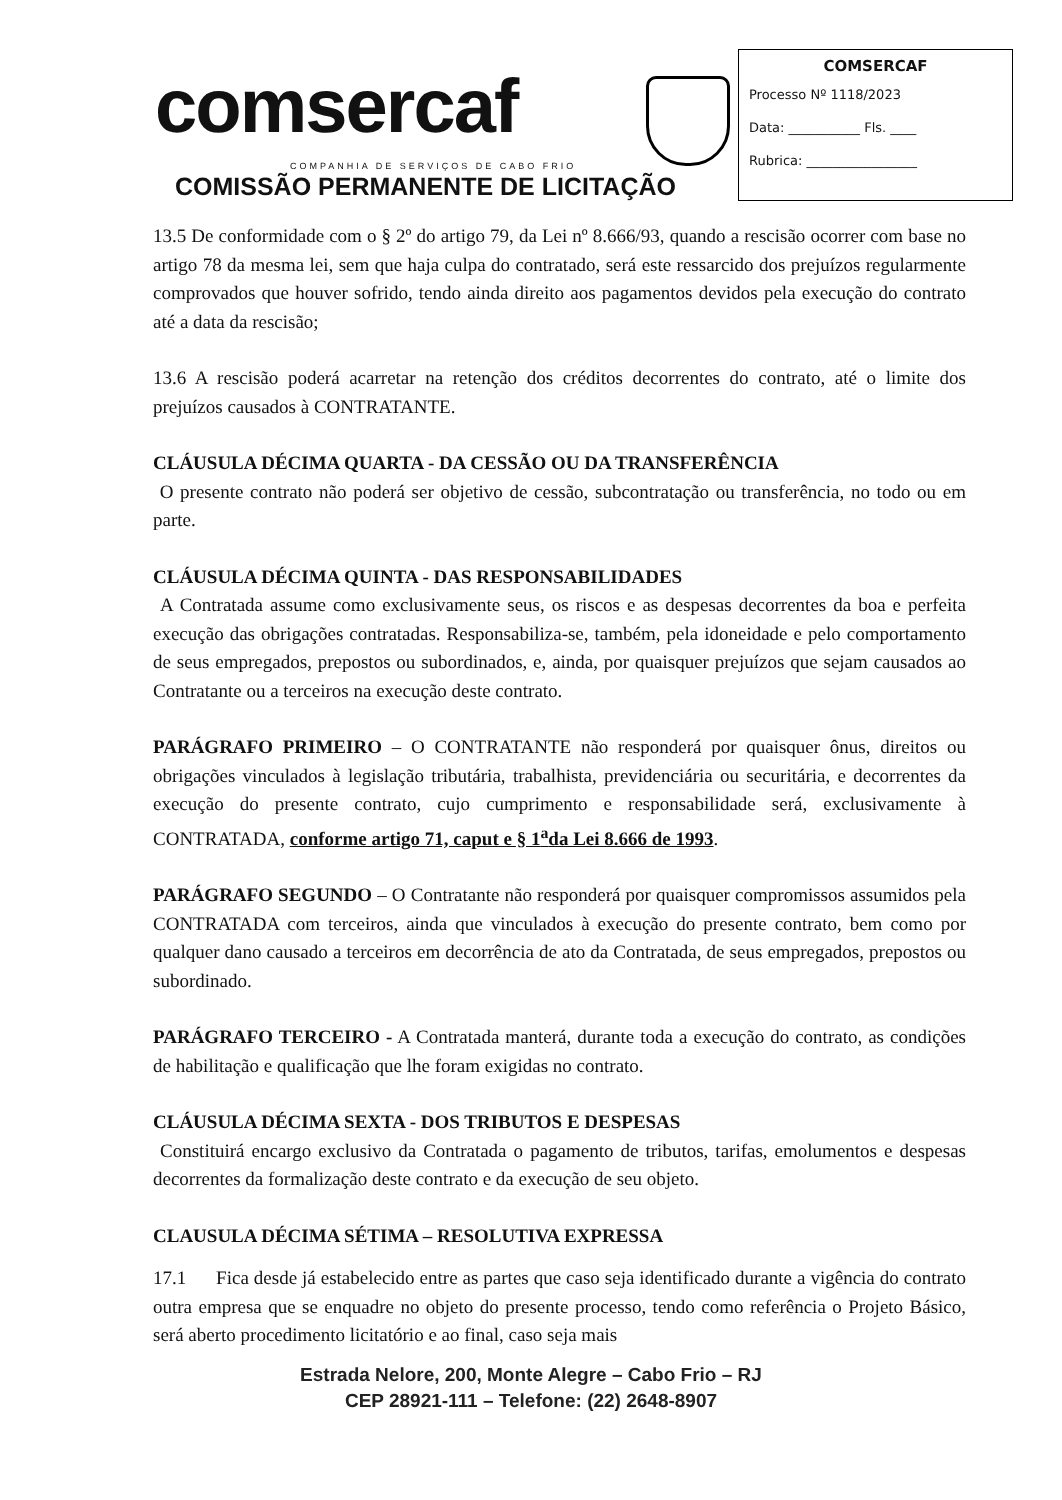comsercaf
COMPANHIA DE SERVIÇOS DE CABO FRIO
COMISSÃO PERMANENTE DE LICITAÇÃO
COMSERCAF
Processo Nº 1118/2023
Data: ___________ Fls. ____
Rubrica: _________________
13.5 De conformidade com o § 2º do artigo 79, da Lei nº 8.666/93, quando a rescisão ocorrer com base no artigo 78 da mesma lei, sem que haja culpa do contratado, será este ressarcido dos prejuízos regularmente comprovados que houver sofrido, tendo ainda direito aos pagamentos devidos pela execução do contrato até a data da rescisão;
13.6 A rescisão poderá acarretar na retenção dos créditos decorrentes do contrato, até o limite dos prejuízos causados à CONTRATANTE.
CLÁUSULA DÉCIMA QUARTA - DA CESSÃO OU DA TRANSFERÊNCIA
O presente contrato não poderá ser objetivo de cessão, subcontratação ou transferência, no todo ou em parte.
CLÁUSULA DÉCIMA QUINTA - DAS RESPONSABILIDADES
A Contratada assume como exclusivamente seus, os riscos e as despesas decorrentes da boa e perfeita execução das obrigações contratadas. Responsabiliza-se, também, pela idoneidade e pelo comportamento de seus empregados, prepostos ou subordinados, e, ainda, por quaisquer prejuízos que sejam causados ao Contratante ou a terceiros na execução deste contrato.
PARÁGRAFO PRIMEIRO – O CONTRATANTE não responderá por quaisquer ônus, direitos ou obrigações vinculados à legislação tributária, trabalhista, previdenciária ou securitária, e decorrentes da execução do presente contrato, cujo cumprimento e responsabilidade será, exclusivamente à CONTRATADA, conforme artigo 71, caput e § 1<sup>a</sup>da Lei 8.666 de 1993.
PARÁGRAFO SEGUNDO – O Contratante não responderá por quaisquer compromissos assumidos pela CONTRATADA com terceiros, ainda que vinculados à execução do presente contrato, bem como por qualquer dano causado a terceiros em decorrência de ato da Contratada, de seus empregados, prepostos ou subordinado.
PARÁGRAFO TERCEIRO - A Contratada manterá, durante toda a execução do contrato, as condições de habilitação e qualificação que lhe foram exigidas no contrato.
CLÁUSULA DÉCIMA SEXTA - DOS TRIBUTOS E DESPESAS
Constituirá encargo exclusivo da Contratada o pagamento de tributos, tarifas, emolumentos e despesas decorrentes da formalização deste contrato e da execução de seu objeto.
CLAUSULA DÉCIMA SÉTIMA – RESOLUTIVA EXPRESSA
17.1 Fica desde já estabelecido entre as partes que caso seja identificado durante a vigência do contrato outra empresa que se enquadre no objeto do presente processo, tendo como referência o Projeto Básico, será aberto procedimento licitatório e ao final, caso seja mais
Estrada Nelore, 200, Monte Alegre – Cabo Frio – RJ
CEP 28921-111 – Telefone: (22) 2648-8907